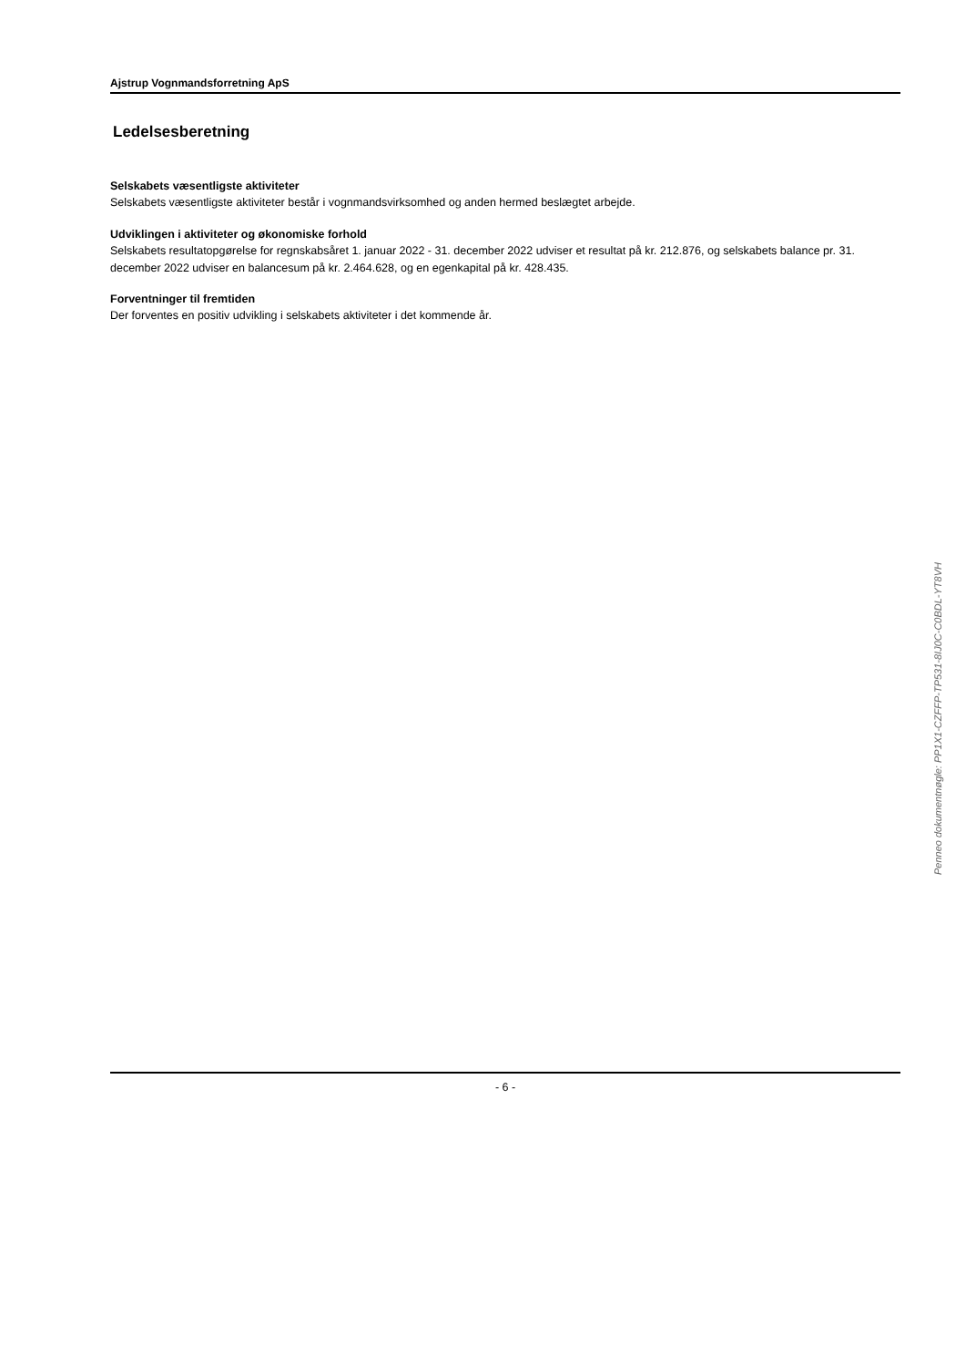Ajstrup Vognmandsforretning ApS
Ledelsesberetning
Selskabets væsentligste aktiviteter
Selskabets væsentligste aktiviteter består i vognmandsvirksomhed og anden hermed beslægtet arbejde.
Udviklingen i aktiviteter og økonomiske forhold
Selskabets resultatopgørelse for regnskabsåret 1. januar 2022 - 31. december 2022 udviser et resultat på kr. 212.876, og selskabets balance pr. 31. december 2022 udviser en balancesum på kr. 2.464.628, og en egenkapital på kr. 428.435.
Forventninger til fremtiden
Der forventes en positiv udvikling i selskabets aktiviteter i det kommende år.
Penneo dokumentnøgle: PP1X1-CZFFP-TP531-8IJ0C-C0BDL-YT8VH
- 6 -